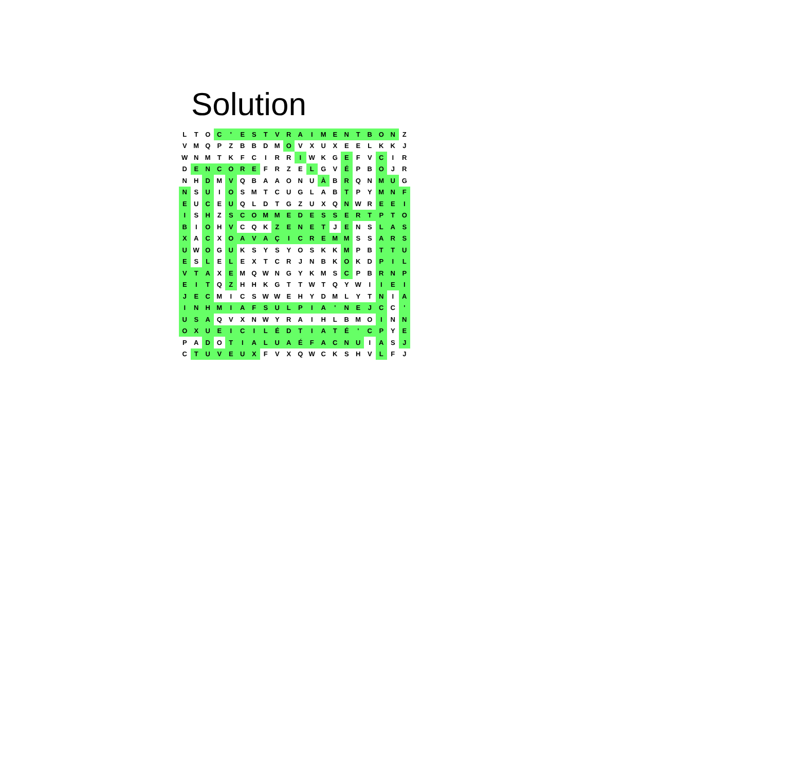Solution
| L | T | O | C | ' | E | S | T | V | R | A | I | M | E | N | T | B | O | N | Z |
| V | M | Q | P | Z | B | B | D | M | O | V | X | U | X | E | E | L | K | K | J |
| W | N | M | T | K | F | C | I | R | R | I | W | K | G | E | F | V | C | I | R |
| D | E | N | C | O | R | E | F | R | Z | E | L | G | V | É | P | B | O | J | R |
| N | H | D | M | V | Q | B | A | A | O | N | U | À | B | R | Q | N | M | U | G |
| N | S | U | I | O | S | M | T | C | U | G | L | A | B | T | P | Y | M | N | F |
| E | U | C | E | U | Q | L | D | T | G | Z | U | X | Q | N | W | R | E | E | I |
| I | S | H | Z | S | C | O | M | M | E | D | E | S | S | E | R | T | P | T | O |
| B | I | O | H | V | C | Q | K | Z | E | N | E | T | J | E | N | S | L | A | S |
| X | A | C | X | O | A | V | A | Ç | I | C | R | E | M | M | S | S | A | R | S |
| U | W | O | G | U | K | S | Y | S | Y | O | S | K | K | M | P | B | T | T | U |
| E | S | L | E | L | E | X | T | C | R | J | N | B | K | O | K | D | P | I | L |
| V | T | A | X | E | M | Q | W | N | G | Y | K | M | S | C | P | B | R | N | P |
| E | I | T | Q | Z | H | H | K | G | T | T | W | T | Q | Y | W | I | I | E | I |
| J | E | C | M | I | C | S | W | W | E | H | Y | D | M | L | Y | T | N | I | A |
| I | N | H | M | I | A | F | S | U | L | P | I | A | ' | N | E | J | C | C | ' |
| U | S | A | Q | V | X | N | W | Y | R | A | I | H | L | B | M | O | I | N | N |
| O | X | U | E | I | C | I | L | É | D | T | I | A | T | É | ' | C | P | Y | E |
| P | A | D | O | T | I | A | L | U | A | É | F | A | C | N | U | I | A | S | J |
| C | T | U | V | E | U | X | F | V | X | Q | W | C | K | S | H | V | L | F | J |